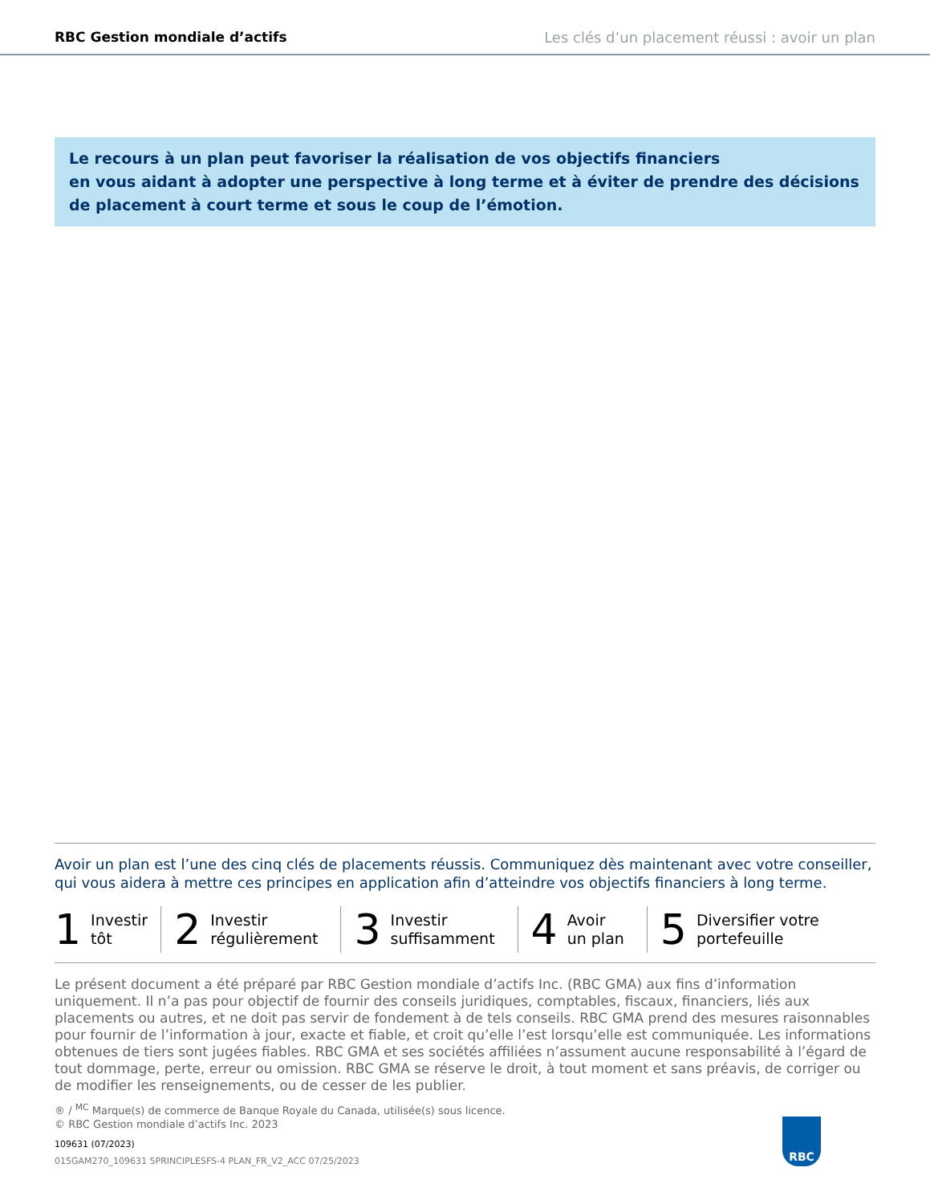RBC Gestion mondiale d’actifs Les clés d’un placement réussi : avoir un plan
Le recours à un plan peut favoriser la réalisation de vos objectifs financiers
en vous aidant à adopter une perspective à long terme et à éviter de prendre des décisions de placement à court terme et sous le coup de l’émotion.
Avoir un plan est l’une des cinq clés de placements réussis. Communiquez dès maintenant avec votre conseiller, qui vous aidera à mettre ces principes en application afin d’atteindre vos objectifs financiers à long terme.
1 Investir
tôt
2 Investir
régulièrement
3 Investir
suffisamment
4 Avoir
un plan
5 Diversifier votre
portefeuille
Le présent document a été préparé par RBC Gestion mondiale d’actifs Inc. (RBC GMA) aux fins d’information uniquement. Il n’a pas pour objectif de fournir des conseils juridiques, comptables, fiscaux, financiers, liés aux placements ou autres, et ne doit pas servir de fondement à de tels conseils. RBC GMA prend des mesures raisonnables pour fournir de l’information à jour, exacte et fiable, et croit qu’elle l’est lorsqu’elle est communiquée. Les informations obtenues de tiers sont jugées fiables. RBC GMA et ses sociétés affiliées n’assument aucune responsabilité à l’égard de tout dommage, perte, erreur ou omission. RBC GMA se réserve le droit, à tout moment et sans préavis, de corriger ou de modifier les renseignements, ou de cesser de les publier.
® / <sup>MC</sup> Marque(s) de commerce de Banque Royale du Canada, utilisée(s) sous licence.
© RBC Gestion mondiale d’actifs Inc. 2023
109631 (07/2023)
015GAM270_109631 5PRINCIPLESFS-4 PLAN_FR_V2_ACC 07/25/2023
RBC